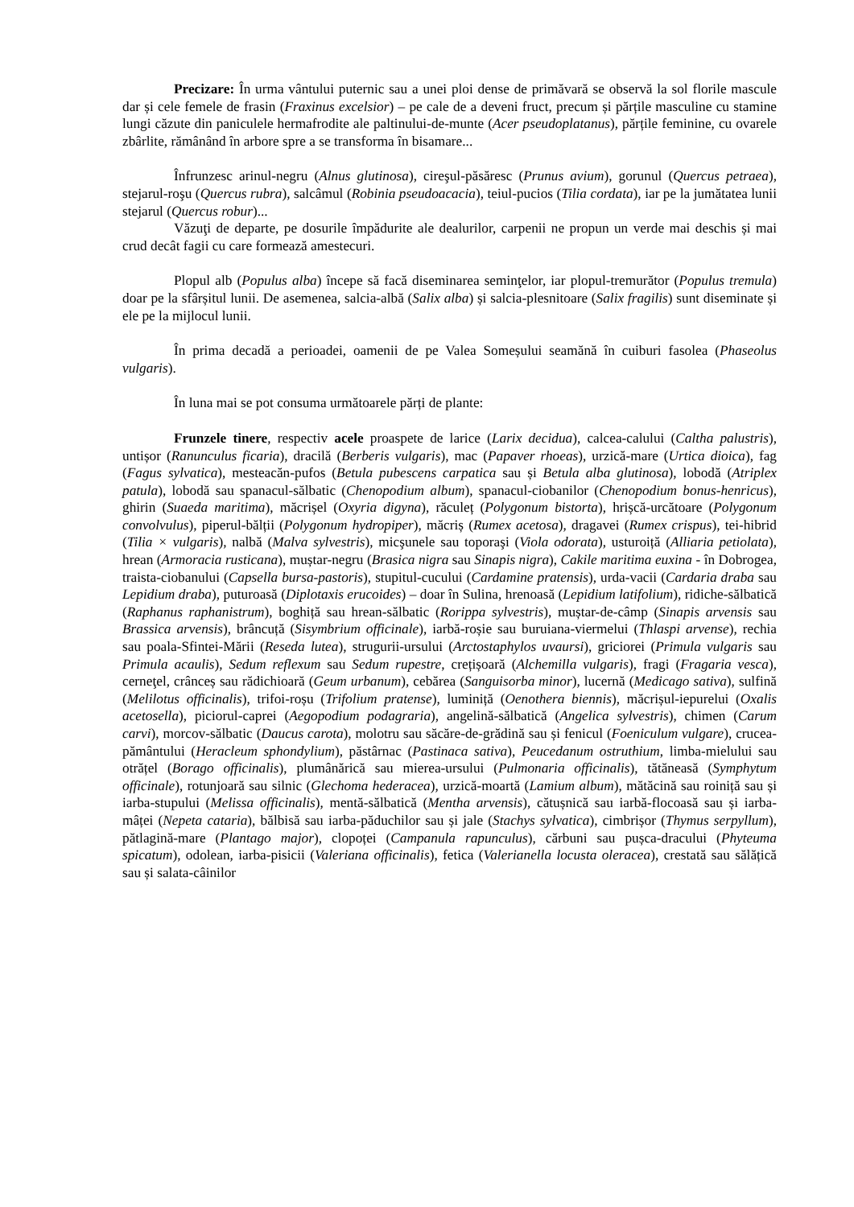Precizare: În urma vântului puternic sau a unei ploi dense de primăvară se observă la sol florile mascule dar și cele femele de frasin (Fraxinus excelsior) – pe cale de a deveni fruct, precum și părțile masculine cu stamine lungi căzute din paniculele hermafrodite ale paltinului-de-munte (Acer pseudoplatanus), părțile feminine, cu ovarele zbârlite, rămânând în arbore spre a se transforma în bisamare...
Înfrunzesc arinul-negru (Alnus glutinosa), cireşul-păsăresc (Prunus avium), gorunul (Quercus petraea), stejarul-roşu (Quercus rubra), salcâmul (Robinia pseudoacacia), teiul-pucios (Tilia cordata), iar pe la jumătatea lunii stejarul (Quercus robur)...
Văzuţi de departe, pe dosurile împădurite ale dealurilor, carpenii ne propun un verde mai deschis și mai crud decât fagii cu care formează amestecuri.
Plopul alb (Populus alba) începe să facă diseminarea seminţelor, iar plopul-tremurător (Populus tremula) doar pe la sfârșitul lunii. De asemenea, salcia-albă (Salix alba) și salcia-plesnitoare (Salix fragilis) sunt diseminate și ele pe la mijlocul lunii.
În prima decadă a perioadei, oamenii de pe Valea Someșului seamănă în cuiburi fasolea (Phaseolus vulgaris).
În luna mai se pot consuma următoarele părți de plante:
Frunzele tinere, respectiv acele proaspete de larice (Larix decidua), calcea-calului (Caltha palustris), untișor (Ranunculus ficaria), dracilă (Berberis vulgaris), mac (Papaver rhoeas), urzică-mare (Urtica dioica), fag (Fagus sylvatica), mesteacăn-pufos (Betula pubescens carpatica sau și Betula alba glutinosa), lobodă (Atriplex patula), lobodă sau spanacul-sălbatic (Chenopodium album), spanacul-ciobanilor (Chenopodium bonus-henricus), ghirin (Suaeda maritima), măcrișel (Oxyria digyna), răculeț (Polygonum bistorta), hrișcă-urcătoare (Polygonum convolvulus), piperul-bălții (Polygonum hydropiper), măcriș (Rumex acetosa), dragavei (Rumex crispus), tei-hibrid (Tilia × vulgaris), nalbă (Malva sylvestris), micşunele sau toporaşi (Viola odorata), usturoiță (Alliaria petiolata), hrean (Armoracia rusticana), muștar-negru (Brasica nigra sau Sinapis nigra), Cakile maritima euxina - în Dobrogea, traista-ciobanului (Capsella bursa-pastoris), stupitul-cucului (Cardamine pratensis), urda-vacii (Cardaria draba sau Lepidium draba), puturoasă (Diplotaxis erucoides) – doar în Sulina, hrenoasă (Lepidium latifolium), ridiche-sălbatică (Raphanus raphanistrum), boghiță sau hrean-sălbatic (Rorippa sylvestris), muștar-de-câmp (Sinapis arvensis sau Brassica arvensis), brâncuță (Sisymbrium officinale), iarbă-roșie sau buruiana-viermelui (Thlaspi arvense), rechia sau poala-Sfintei-Mării (Reseda lutea), strugurii-ursului (Arctostaphylos uvaursi), griciorei (Primula vulgaris sau Primula acaulis), Sedum reflexum sau Sedum rupestre, crețișoară (Alchemilla vulgaris), fragi (Fragaria vesca), cerneţel, crânceș sau rădichioară (Geum urbanum), cebărea (Sanguisorba minor), lucernă (Medicago sativa), sulfină (Melilotus officinalis), trifoi-roșu (Trifolium pratense), luminiță (Oenothera biennis), măcrișul-iepurelui (Oxalis acetosella), piciorul-caprei (Aegopodium podagraria), angelină-sălbatică (Angelica sylvestris), chimen (Carum carvi), morcov-sălbatic (Daucus carota), molotru sau săcăre-de-grădină sau și fenicul (Foeniculum vulgare), crucea-pământului (Heracleum sphondylium), păstârnac (Pastinaca sativa), Peucedanum ostruthium, limba-mielului sau otrățel (Borago officinalis), plumânărică sau mierea-ursului (Pulmonaria officinalis), tătăneasă (Symphytum officinale), rotunjoară sau silnic (Glechoma hederacea), urzică-moartă (Lamium album), mătăcină sau roiniță sau și iarba-stupului (Melissa officinalis), mentă-sălbatică (Mentha arvensis), cătușnică sau iarbă-flocoasă sau și iarba-mâței (Nepeta cataria), bălbisă sau iarba-păduchilor sau și jale (Stachys sylvatica), cimbrișor (Thymus serpyllum), pătlagină-mare (Plantago major), clopoței (Campanula rapunculus), cărbuni sau pușca-dracului (Phyteuma spicatum), odolean, iarba-pisicii (Valeriana officinalis), fetica (Valerianella locusta oleracea), crestată sau sălățică sau și salata-câinilor